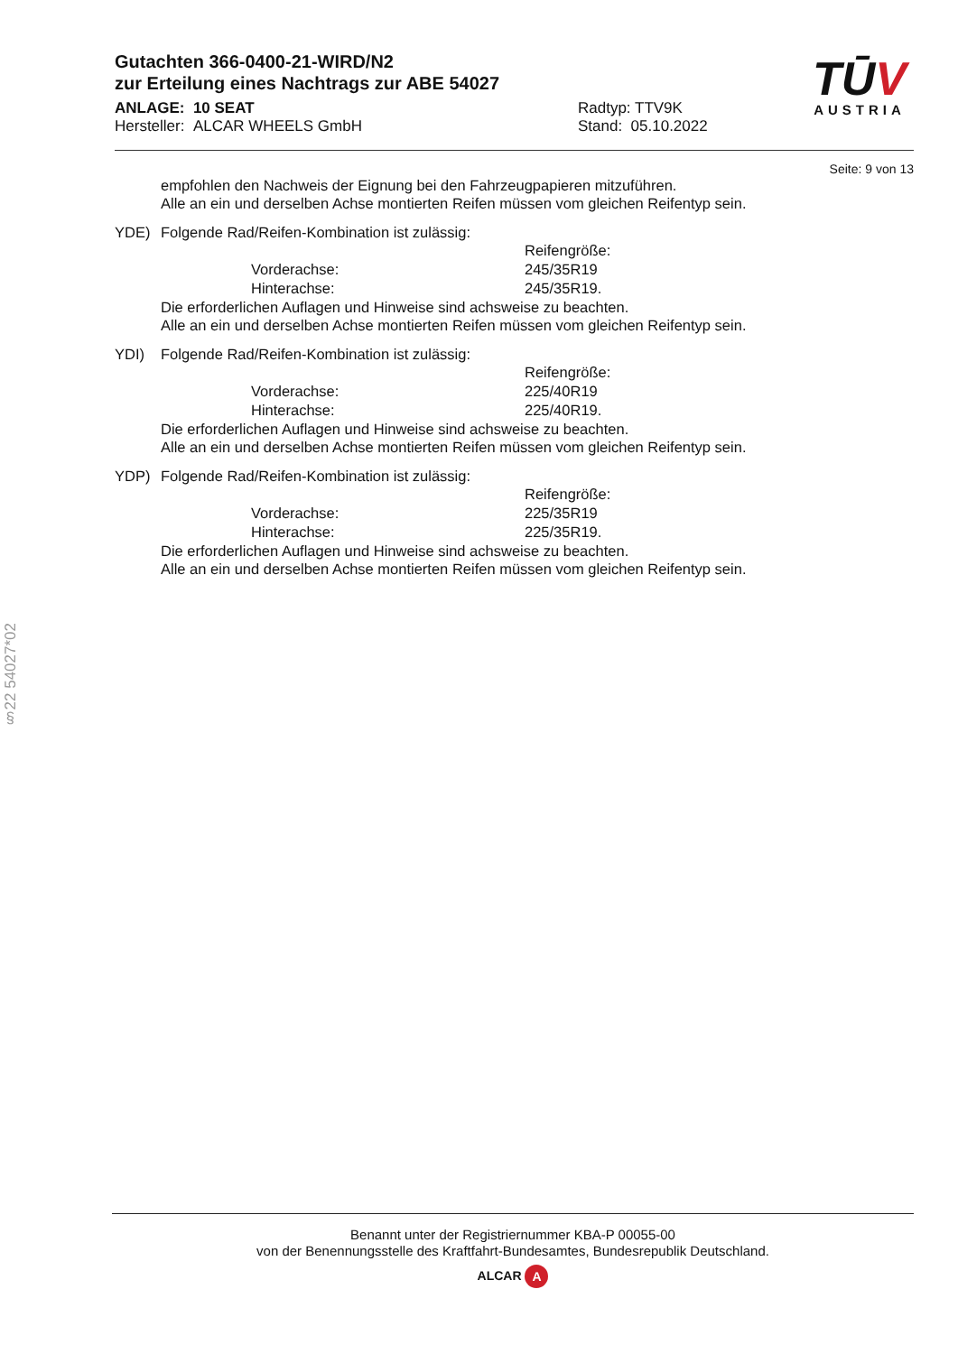TŪV
AUSTRIA
Gutachten 366-0400-21-WIRD/N2
zur Erteilung eines Nachtrags zur ABE 54027
ANLAGE: 10 SEAT
Hersteller: ALCAR WHEELS GmbH
Radtyp: TTV9K
Stand: 05.10.2022
Seite: 9 von 13
empfohlen den Nachweis der Eignung bei den Fahrzeugpapieren mitzuführen.
Alle an ein und derselben Achse montierten Reifen müssen vom gleichen Reifentyp sein.
YDE) Folgende Rad/Reifen-Kombination ist zulässig:
Reifengröße:
Vorderachse: 245/35R19
Hinterachse: 245/35R19.
Die erforderlichen Auflagen und Hinweise sind achsweise zu beachten.
Alle an ein und derselben Achse montierten Reifen müssen vom gleichen Reifentyp sein.
YDI) Folgende Rad/Reifen-Kombination ist zulässig:
Reifengröße:
Vorderachse: 225/40R19
Hinterachse: 225/40R19.
Die erforderlichen Auflagen und Hinweise sind achsweise zu beachten.
Alle an ein und derselben Achse montierten Reifen müssen vom gleichen Reifentyp sein.
YDP) Folgende Rad/Reifen-Kombination ist zulässig:
Reifengröße:
Vorderachse: 225/35R19
Hinterachse: 225/35R19.
Die erforderlichen Auflagen und Hinweise sind achsweise zu beachten.
Alle an ein und derselben Achse montierten Reifen müssen vom gleichen Reifentyp sein.
§22 54027*02
Benannt unter der Registriernummer KBA-P 00055-00
von der Benennungsstelle des Kraftfahrt-Bundesamtes, Bundesrepublik Deutschland.
ALCAR A